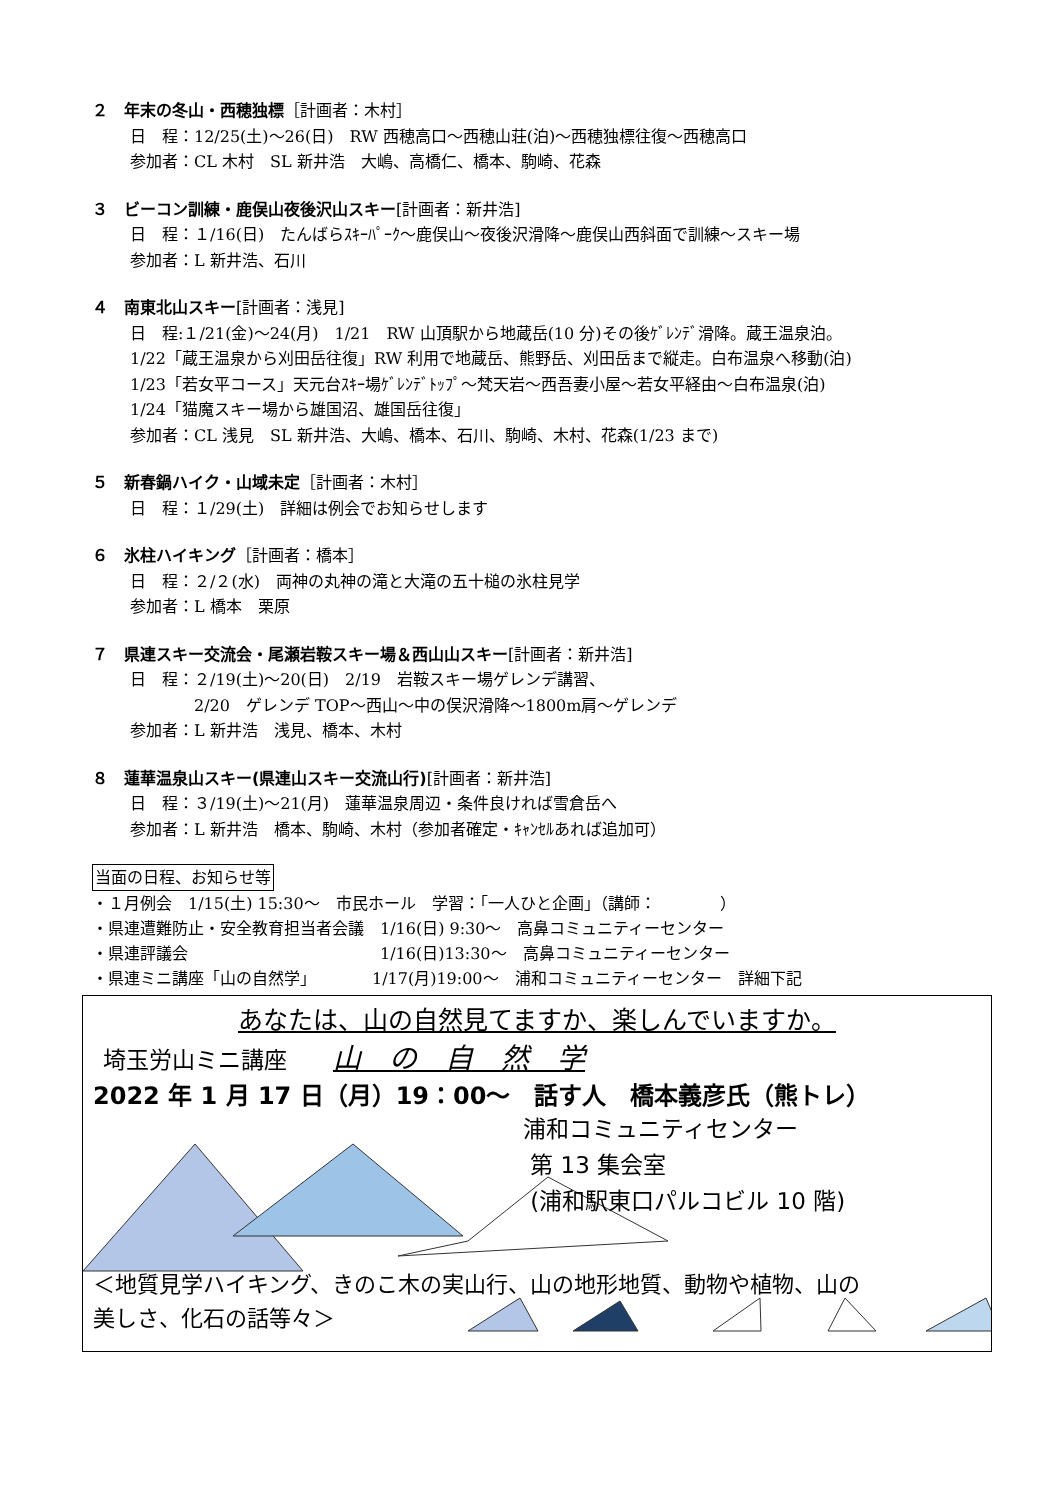２　年末の冬山・西穂独標［計画者：木村］
日　程：12/25(土)～26(日)　RW 西穂高口～西穂山荘(泊)～西穂独標往復～西穂高口
参加者：CL 木村　SL 新井浩　大嶋、高橋仁、橋本、駒崎、花森
３　ビーコン訓練・鹿俣山夜後沢山スキー[計画者：新井浩]
日　程：１/16(日)　たんばらｽｷｰﾊﾟｰｸ～鹿俣山～夜後沢滑降～鹿俣山西斜面で訓練～スキー場
参加者：L 新井浩、石川
４　南東北山スキー[計画者：浅見]
日　程:１/21(金)～24(月)　1/21　RW 山頂駅から地蔵岳(10 分)その後ｹﾞﾚﾝﾃﾞ滑降。蔵王温泉泊。
1/22「蔵王温泉から刈田岳往復」RW 利用で地蔵岳、熊野岳、刈田岳まで縦走。白布温泉へ移動(泊)
1/23「若女平コース」天元台ｽｷｰ場ｹﾞﾚﾝﾃﾞﾄｯﾌﾟ～梵天岩～西吾妻小屋～若女平経由～白布温泉(泊)
1/24「猫魔スキー場から雄国沼、雄国岳往復」
参加者：CL 浅見　SL 新井浩、大嶋、橋本、石川、駒崎、木村、花森(1/23 まで)
５　新春鍋ハイク・山域未定［計画者：木村］
日　程：１/29(土)　詳細は例会でお知らせします
６　氷柱ハイキング［計画者：橋本］
日　程：２/２(水)　両神の丸神の滝と大滝の五十槌の氷柱見学
参加者：L 橋本　栗原
７　県連スキー交流会・尾瀬岩鞍スキー場＆西山山スキー[計画者：新井浩]
日　程：２/19(土)～20(日)　2/19　岩鞍スキー場ゲレンデ講習、
　　　　2/20　ゲレンデ TOP～西山～中の俣沢滑降～1800m肩～ゲレンデ
参加者：L 新井浩　浅見、橋本、木村
８　蓮華温泉山スキー(県連山スキー交流山行)[計画者：新井浩]
日　程：３/19(土)～21(月)　蓮華温泉周辺・条件良ければ雪倉岳へ
参加者：L 新井浩　橋本、駒崎、木村（参加者確定・ｷｬﾝｾﾙあれば追加可）
当面の日程、お知らせ等
・１月例会　1/15(土) 15:30～　市民ホール　学習：「一人ひと企画」（講師：　　　　）
・県連遭難防止・安全教育担当者会議　1/16(日) 9:30～　高鼻コミュニティーセンター
・県連評議会　　　　　　　　　　　　1/16(日)13:30～　高鼻コミュニティーセンター
・県連ミニ講座「山の自然学」　　　　1/17(月)19:00～　浦和コミュニティーセンター　詳細下記
あなたは、山の自然見てますか、楽しんでいますか。
埼玉労山ミニ講座　　山　の　自　然　学
2022 年 1 月 17 日（月）19：00～　話す人　橋本義彦氏（熊トレ）
浦和コミュニティセンター
第 13 集会室
(浦和駅東口パルコビル 10 階)
＜地質見学ハイキング、きのこ木の実山行、山の地形地質、動物や植物、山の
美しさ、化石の話等々＞